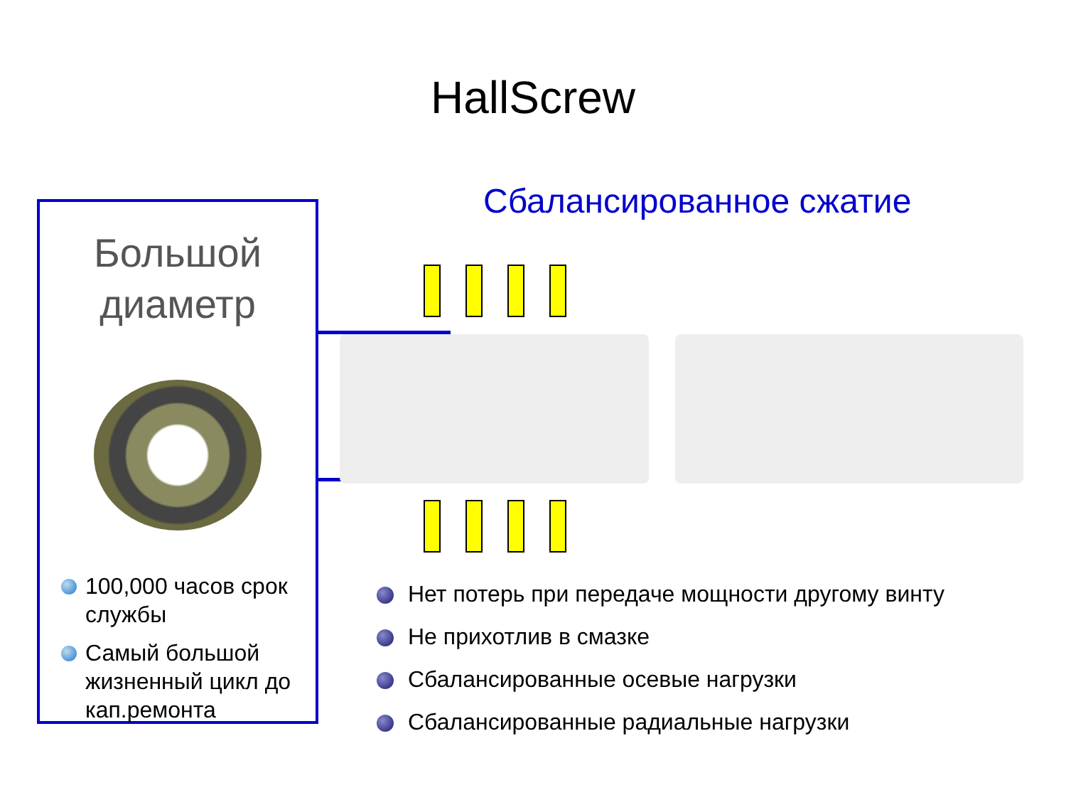HallScrew
Большой
диаметр
100,000 часов срок службы
Самый большой жизненный цикл до кап.ремонта
Сбалансированное сжатие
Нет потерь при передаче мощности другому винту
Не прихотлив в смазке
Сбалансированные осевые нагрузки
Сбалансированные радиальные нагрузки